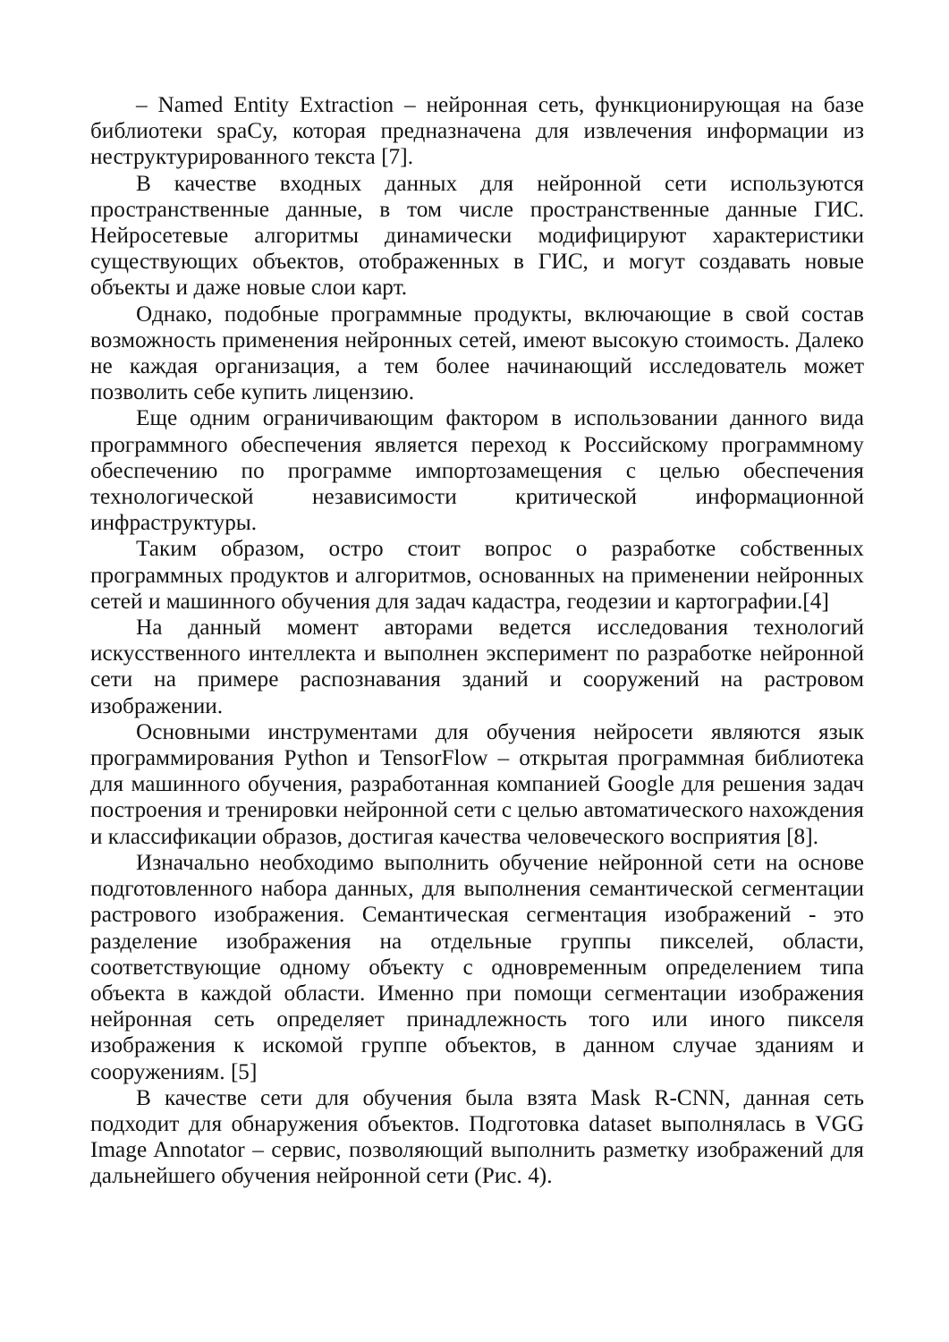– Named Entity Extraction – нейронная сеть, функционирующая на базе библиотеки spaCy, которая предназначена для извлечения информации из неструктурированного текста [7].
В качестве входных данных для нейронной сети используются пространственные данные, в том числе пространственные данные ГИС. Нейросетевые алгоритмы динамически модифицируют характеристики существующих объектов, отображенных в ГИС, и могут создавать новые объекты и даже новые слои карт.
Однако, подобные программные продукты, включающие в свой состав возможность применения нейронных сетей, имеют высокую стоимость. Далеко не каждая организация, а тем более начинающий исследователь может позволить себе купить лицензию.
Еще одним ограничивающим фактором в использовании данного вида программного обеспечения является переход к Российскому программному обеспечению по программе импортозамещения с целью обеспечения технологической независимости критической информационной инфраструктуры.
Таким образом, остро стоит вопрос о разработке собственных программных продуктов и алгоритмов, основанных на применении нейронных сетей и машинного обучения для задач кадастра, геодезии и картографии.[4]
На данный момент авторами ведется исследования технологий искусственного интеллекта и выполнен эксперимент по разработке нейронной сети на примере распознавания зданий и сооружений на растровом изображении.
Основными инструментами для обучения нейросети являются язык программирования Python и TensorFlow – открытая программная библиотека для машинного обучения, разработанная компанией Google для решения задач построения и тренировки нейронной сети с целью автоматического нахождения и классификации образов, достигая качества человеческого восприятия [8].
Изначально необходимо выполнить обучение нейронной сети на основе подготовленного набора данных, для выполнения семантической сегментации растрового изображения. Семантическая сегментация изображений - это разделение изображения на отдельные группы пикселей, области, соответствующие одному объекту с одновременным определением типа объекта в каждой области. Именно при помощи сегментации изображения нейронная сеть определяет принадлежность того или иного пикселя изображения к искомой группе объектов, в данном случае зданиям и сооружениям. [5]
В качестве сети для обучения была взята Mask R-CNN, данная сеть подходит для обнаружения объектов. Подготовка dataset выполнялась в VGG Image Annotator – сервис, позволяющий выполнить разметку изображений для дальнейшего обучения нейронной сети (Рис. 4).